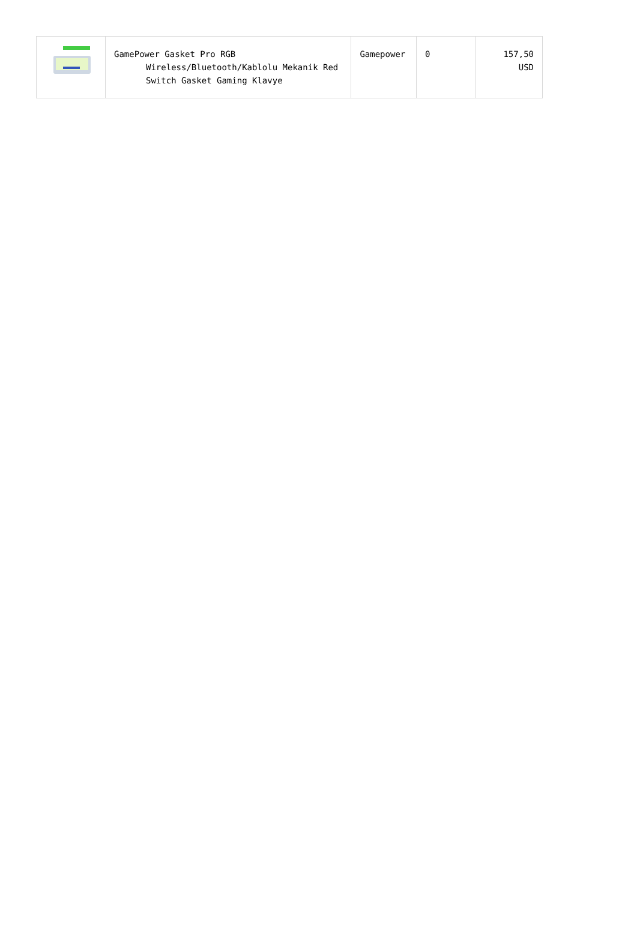| | GamePower Gasket Pro RGB Wireless/Bluetooth/Kablolu Mekanik Red Switch Gasket Gaming Klavye | Gamepower | 0 | 157,50 USD |